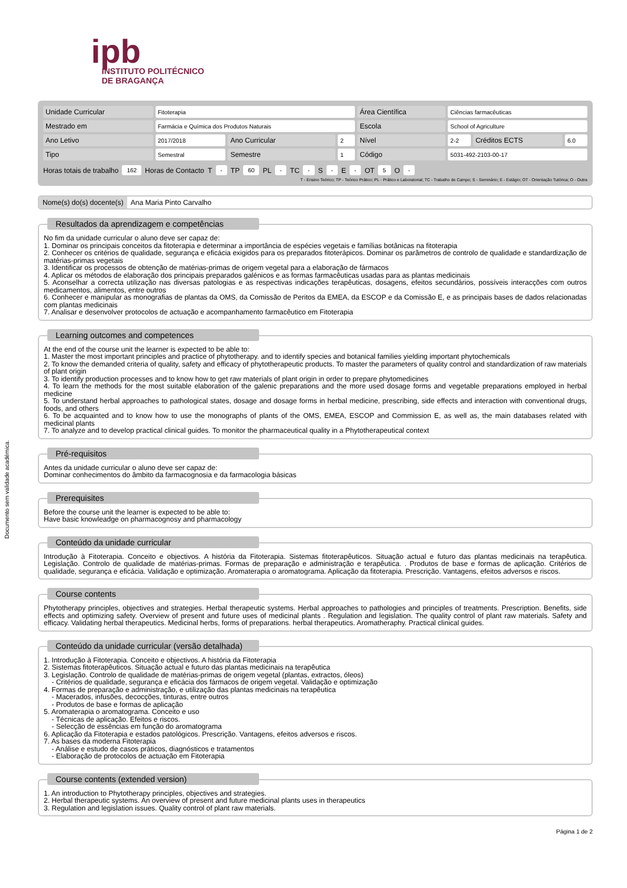Documento sem validade académica.
ipb
INSTITUTO POLITÉCNICO
DE BRAGANÇA
| Unidade Curricular | Fitoterapia | | | Área Científica | Ciências farmacêuticas | | |
| Mestrado em | Farmácia e Química dos Produtos Naturais | | | Escola | School of Agriculture | | |
| Ano Letivo | 2017/2018 | Ano Curricular | 2 | Nível | 2-2 | Créditos ECTS | 6.0 |
| Tipo | Semestral | Semestre | 1 | Código | 5031-492-2103-00-17 | | |
Horas totais de trabalho 162 Horas de Contacto T - TP 60 PL - TC - S - E - OT 5 O -
T - Ensino Teórico; TP - Teórico Prático; PL - Prático e Laboratorial; TC - Trabalho de Campo; S - Seminário; E - Estágio; OT - Orientação Tutórica; O - Outra
Nome(s) do(s) docente(s) Ana Maria Pinto Carvalho
Resultados da aprendizagem e competências
No fim da unidade curricular o aluno deve ser capaz de:
1. Dominar os principais conceitos da fitoterapia e determinar a importância de espécies vegetais e famílias botânicas na fitoterapia
2. Conhecer os critérios de qualidade, segurança e eficácia exigidos para os preparados fitoterápicos. Dominar os parâmetros de controlo de qualidade e standardização de matérias-primas vegetais
3. Identificar os processos de obtenção de matérias-primas de origem vegetal para a elaboração de fármacos
4. Aplicar os métodos de elaboração dos principais preparados galénicos e as formas farmacêuticas usadas para as plantas medicinais
5. Aconselhar a correcta utilização nas diversas patologias e as respectivas indicações terapêuticas, dosagens, efeitos secundários, possíveis interacções com outros medicamentos, alimentos, entre outros
6. Conhecer e manipular as monografias de plantas da OMS, da Comissão de Peritos da EMEA, da ESCOP e da Comissão E, e as principais bases de dados relacionadas com plantas medicinais
7. Analisar e desenvolver protocolos de actuação e acompanhamento farmacêutico em Fitoterapia
Learning outcomes and competences
At the end of the course unit the learner is expected to be able to:
1. Master the most important principles and practice of phytotherapy. and to identify species and botanical families yielding important phytochemicals
2. To know the demanded criteria of quality, safety and efficacy of phytotherapeutic products. To master the parameters of quality control and standardization of raw materials of plant origin
3. To identify production processes and to know how to get raw materials of plant origin in order to prepare phytomedicines
4. To learn the methods for the most suitable elaboration of the galenic preparations and the more used dosage forms and vegetable preparations employed in herbal medicine
5. To understand herbal approaches to pathological states, dosage and dosage forms in herbal medicine, prescribing, side effects and interaction with conventional drugs, foods, and others
6. To be acquainted and to know how to use the monographs of plants of the OMS, EMEA, ESCOP and Commission E, as well as, the main databases related with medicinal plants
7. To analyze and to develop practical clinical guides. To monitor the pharmaceutical quality in a Phytotherapeutical context
Pré-requisitos
Antes da unidade curricular o aluno deve ser capaz de:
Dominar conhecimentos do âmbito da farmacognosia e da farmacologia básicas
Prerequisites
Before the course unit the learner is expected to be able to:
Have basic knowleadge on pharmacognosy and pharmacology
Conteúdo da unidade curricular
Introdução à Fitoterapia. Conceito e objectivos. A história da Fitoterapia. Sistemas fitoterapêuticos. Situação actual e futuro das plantas medicinais na terapêutica. Legislação. Controlo de qualidade de matérias-primas. Formas de preparação e administração e terapêutica. . Produtos de base e formas de aplicação. Critérios de qualidade, segurança e eficácia. Validação e optimização. Aromaterapia o aromatograma. Aplicação da fitoterapia. Prescrição. Vantagens, efeitos adversos e riscos.
Course contents
Phytotherapy principles, objectives and strategies. Herbal therapeutic systems. Herbal approaches to pathologies and principles of treatments. Prescription. Benefits, side effects and optimizing safety. Overview of present and future uses of medicinal plants . Regulation and legislation. The quality control of plant raw materials. Safety and efficacy. Validating herbal therapeutics. Medicinal herbs, forms of preparations. herbal therapeutics. Aromatheraphy. Practical clinical guides.
Conteúdo da unidade curricular (versão detalhada)
1. Introdução à Fitoterapia. Conceito e objectivos. A história da Fitoterapia
2. Sistemas fitoterapêuticos. Situação actual e futuro das plantas medicinais na terapêutica
3. Legislação. Controlo de qualidade de matérias-primas de origem vegetal (plantas, extractos, óleos)
- Critérios de qualidade, segurança e eficácia dos fármacos de origem vegetal. Validação e optimização
4. Formas de preparação e administração, e utilização das plantas medicinais na terapêutica
- Macerados, infusões, decocções, tinturas, entre outros
- Produtos de base e formas de aplicação
5. Aromaterapia o aromatograma. Conceito e uso
- Técnicas de aplicação. Efeitos e riscos.
- Selecção de essências em função do aromatograma
6. Aplicação da Fitoterapia e estados patológicos. Prescrição. Vantagens, efeitos adversos e riscos.
7. As bases da moderna Fitoterapia
- Análise e estudo de casos práticos, diagnósticos e tratamentos
- Elaboração de protocolos de actuação em Fitoterapia
Course contents (extended version)
1. An introduction to Phytotherapy principles, objectives and strategies.
2. Herbal therapeutic systems. An overview of present and future medicinal plants uses in therapeutics
3. Regulation and legislation issues. Quality control of plant raw materials.
Página 1 de 2